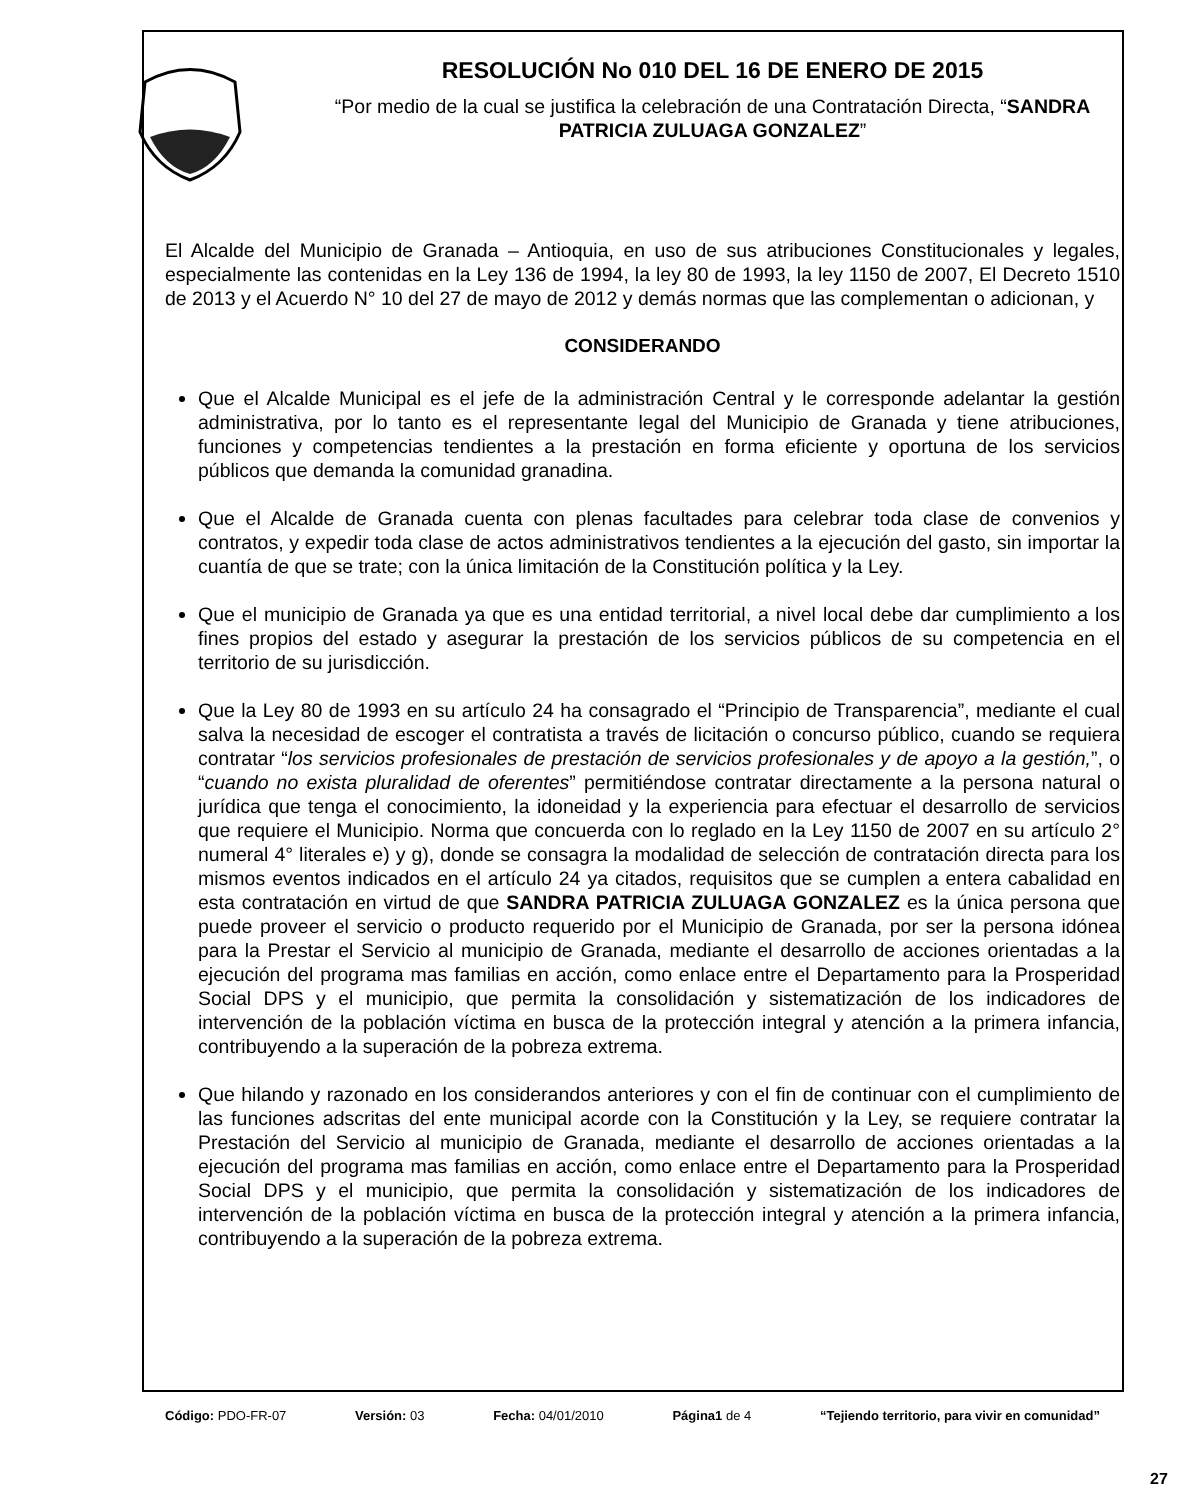RESOLUCIÓN No 010 DEL 16 DE ENERO DE 2015
“Por medio de la cual se justifica la celebración de una Contratación Directa, “SANDRA PATRICIA ZULUAGA GONZALEZ”
El Alcalde del Municipio de Granada – Antioquia, en uso de sus atribuciones Constitucionales y legales, especialmente las contenidas en la Ley 136 de 1994, la ley 80 de 1993, la ley 1150 de 2007, El Decreto 1510 de 2013 y el Acuerdo N° 10 del 27 de mayo de 2012 y demás normas que las complementan o adicionan, y
CONSIDERANDO
Que el Alcalde Municipal es el jefe de la administración Central y le corresponde adelantar la gestión administrativa, por lo tanto es el representante legal del Municipio de Granada y tiene atribuciones, funciones y competencias tendientes a la prestación en forma eficiente y oportuna de los servicios públicos que demanda la comunidad granadina.
Que el Alcalde de Granada cuenta con plenas facultades para celebrar toda clase de convenios y contratos, y expedir toda clase de actos administrativos tendientes a la ejecución del gasto, sin importar la cuantía de que se trate; con la única limitación de la Constitución política y la Ley.
Que el municipio de Granada ya que es una entidad territorial, a nivel local debe dar cumplimiento a los fines propios del estado y asegurar la prestación de los servicios públicos de su competencia en el territorio de su jurisdicción.
Que la Ley 80 de 1993 en su artículo 24 ha consagrado el “Principio de Transparencia”, mediante el cual salva la necesidad de escoger el contratista a través de licitación o concurso público, cuando se requiera contratar “los servicios profesionales de prestación de servicios profesionales y de apoyo a la gestión,”, o “cuando no exista pluralidad de oferentes” permitiéndose contratar directamente a la persona natural o jurídica que tenga el conocimiento, la idoneidad y la experiencia para efectuar el desarrollo de servicios que requiere el Municipio. Norma que concuerda con lo reglado en la Ley 1150 de 2007 en su artículo 2° numeral 4° literales e) y g), donde se consagra la modalidad de selección de contratación directa para los mismos eventos indicados en el artículo 24 ya citados, requisitos que se cumplen a entera cabalidad en esta contratación en virtud de que SANDRA PATRICIA ZULUAGA GONZALEZ es la única persona que puede proveer el servicio o producto requerido por el Municipio de Granada, por ser la persona idónea para la Prestar el Servicio al municipio de Granada, mediante el desarrollo de acciones orientadas a la ejecución del programa mas familias en acción, como enlace entre el Departamento para la Prosperidad Social DPS y el municipio, que permita la consolidación y sistematización de los indicadores de intervención de la población víctima en busca de la protección integral y atención a la primera infancia, contribuyendo a la superación de la pobreza extrema.
Que hilando y razonado en los considerandos anteriores y con el fin de continuar con el cumplimiento de las funciones adscritas del ente municipal acorde con la Constitución y la Ley, se requiere contratar la Prestación del Servicio al municipio de Granada, mediante el desarrollo de acciones orientadas a la ejecución del programa mas familias en acción, como enlace entre el Departamento para la Prosperidad Social DPS y el municipio, que permita la consolidación y sistematización de los indicadores de intervención de la población víctima en busca de la protección integral y atención a la primera infancia, contribuyendo a la superación de la pobreza extrema.
Código: PDO-FR-07 Versión: 03 Fecha: 04/01/2010 Página1 de 4 “Tejiendo territorio, para vivir en comunidad”
27